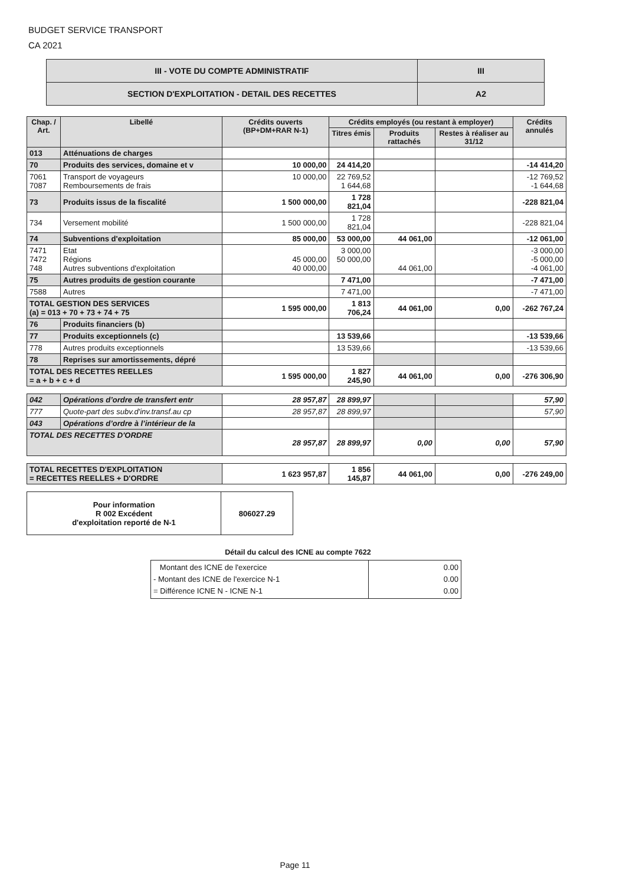BUDGET SERVICE TRANSPORT
CA 2021
| III - VOTE DU COMPTE ADMINISTRATIF | III |
| SECTION D'EXPLOITATION - DETAIL DES RECETTES | A2 |
| Chap. / Art. | Libellé | Crédits ouverts (BP+DM+RAR N-1) | Crédits employés (ou restant à employer) | | | Crédits annulés |
| --- | --- | --- | --- | --- | --- | --- |
| | | | Titres émis | Produits rattachés | Restes à réaliser au 31/12 | |
| 013 | Atténuations de charges | | | | | |
| 70 | Produits des services, domaine et v | 10 000,00 | 24 414,20 | | | -14 414,20 |
| 7061 7087 | Transport de voyageurs Remboursements de frais | 10 000,00 | 22 769,52 1 644,68 | | | -12 769,52 -1 644,68 |
| 73 | Produits issus de la fiscalité | 1 500 000,00 | 1 728 821,04 | | | -228 821,04 |
| 734 | Versement mobilité | 1 500 000,00 | 1 728 821,04 | | | -228 821,04 |
| 74 | Subventions d'exploitation | 85 000,00 | 53 000,00 | 44 061,00 | | -12 061,00 |
| 7471 7472 748 | Etat Régions Autres subventions d'exploitation | 45 000,00 40 000,00 | 3 000,00 50 000,00 | 44 061,00 | | -3 000,00 -5 000,00 -4 061,00 |
| 75 | Autres produits de gestion courante | | 7 471,00 | | | -7 471,00 |
| 7588 | Autres | | 7 471,00 | | | -7 471,00 |
| TOTAL GESTION DES SERVICES (a) = 013 + 70 + 73 + 74 + 75 | | 1 595 000,00 | 1 813 706,24 | 44 061,00 | 0,00 | -262 767,24 |
| 76 | Produits financiers (b) | | | | | |
| 77 | Produits exceptionnels (c) | | 13 539,66 | | | -13 539,66 |
| 778 | Autres produits exceptionnels | | 13 539,66 | | | -13 539,66 |
| 78 | Reprises sur amortissements, dépré | | | | | |
| TOTAL DES RECETTES REELLES = a + b + c + d | | 1 595 000,00 | 1 827 245,90 | 44 061,00 | 0,00 | -276 306,90 |
| 042 | Opérations d’ordre de transfert entr | 28 957,87 | 28 899,97 | | | 57,90 |
| 777 | Quote-part des subv.d'inv.transf.au cp | 28 957,87 | 28 899,97 | | | 57,90 |
| 043 | Opérations d’ordre à l’intérieur de la | | | | | |
| TOTAL DES RECETTES D'ORDRE | | 28 957,87 | 28 899,97 | 0,00 | 0,00 | 57,90 |
| TOTAL RECETTES D'EXPLOITATION = RECETTES REELLES + D'ORDRE | | 1 623 957,87 | 1 856 145,87 | 44 061,00 | 0,00 | -276 249,00 |
| Pour information R 002 Excédent d'exploitation reporté de N-1 | 806027.29 |
Détail du calcul des ICNE au compte 7622
| Montant des ICNE de l'exercice - Montant des ICNE de l'exercice N-1 = Différence ICNE N - ICNE N-1 | 0.00 0.00 0.00 |
Page 11